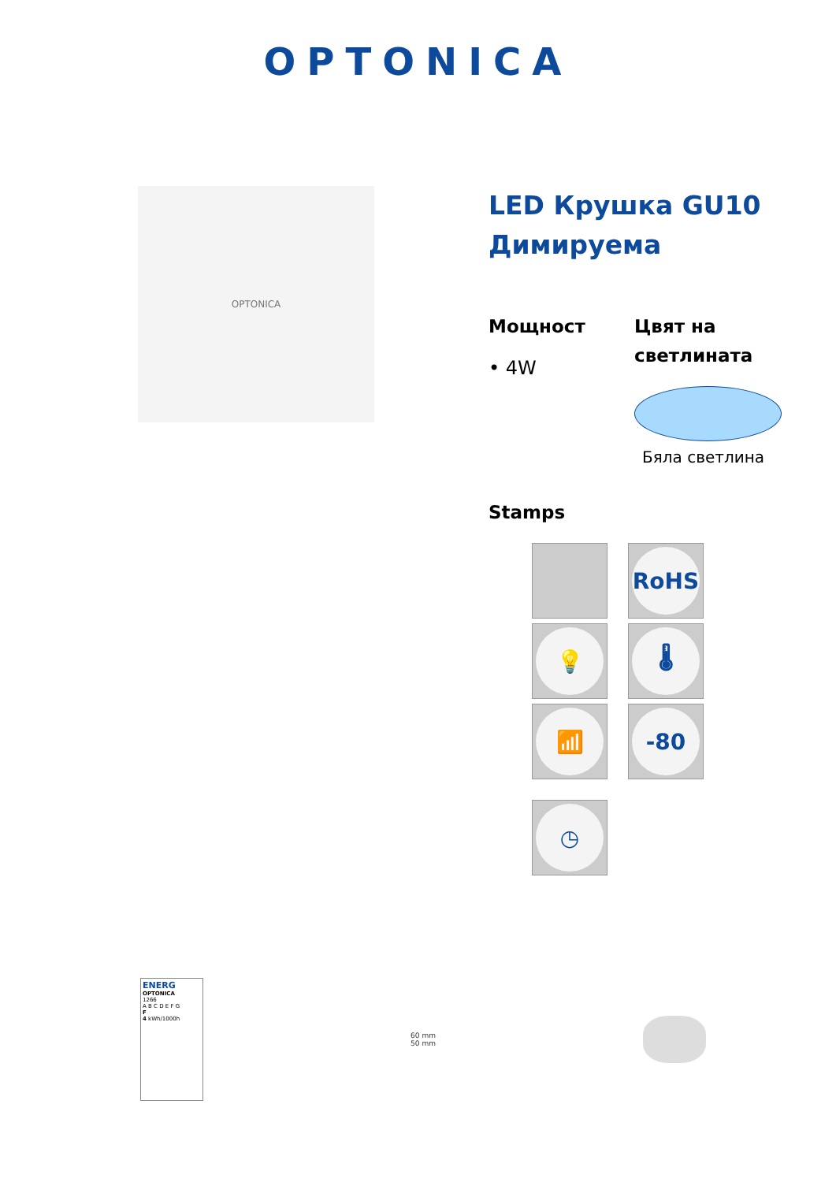OPTONICA
OPTONICA
LED Крушка GU10 Димируема
Мощност
• 4W
Цвят на светлината
Бяла светлина
Stamps
RoHS
💡
🌡
📶
-80
◷
ENERG
OPTONICA
1266
A B C D E F G
F
4 kWh/1000h
60 mm
50 mm